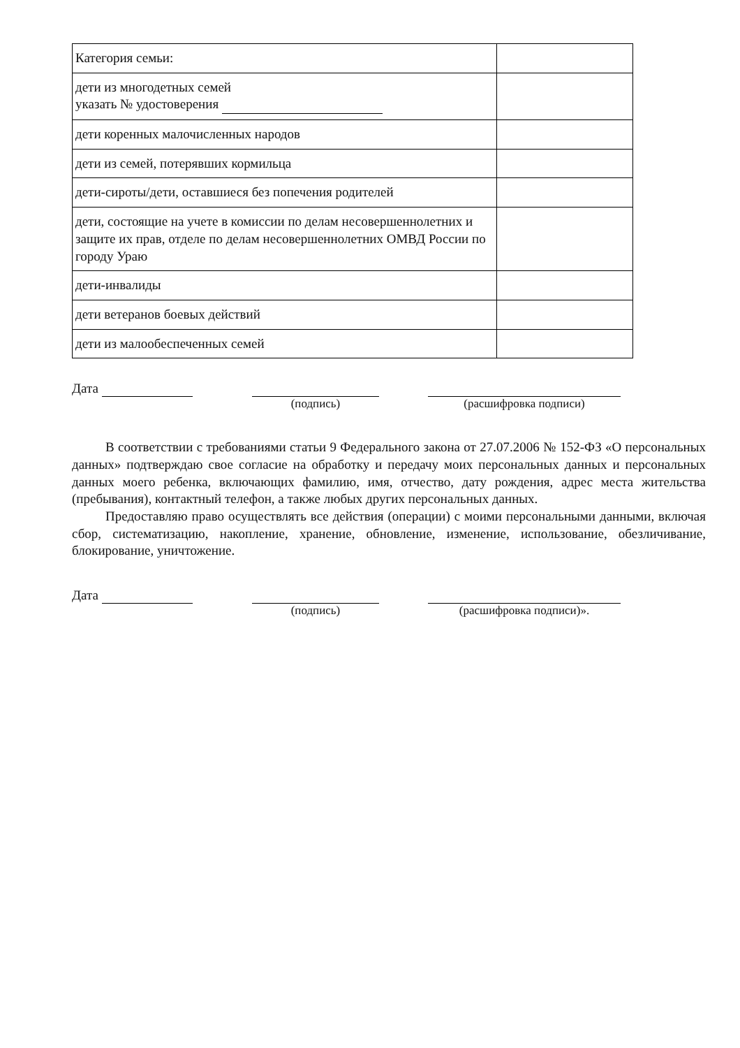| Категория семьи: | |
| дети из многодетных семей указать № удостоверения | |
| дети коренных малочисленных народов | |
| дети из семей, потерявших кормильца | |
| дети-сироты/дети, оставшиеся без попечения родителей | |
| дети, состоящие на учете в комиссии по делам несовершеннолетних и защите их прав, отделе по делам несовершеннолетних ОМВД России по городу Ураю | |
| дети-инвалиды | |
| дети ветеранов боевых действий | |
| дети из малообеспеченных семей | |
Дата (подпись) (расшифровка подписи)
В соответствии с требованиями статьи 9 Федерального закона от 27.07.2006 № 152-ФЗ «О персональных данных» подтверждаю свое согласие на обработку и передачу моих персональных данных и персональных данных моего ребенка, включающих фамилию, имя, отчество, дату рождения, адрес места жительства (пребывания), контактный телефон, а также любых других персональных данных.
Предоставляю право осуществлять все действия (операции) с моими персональными данными, включая сбор, систематизацию, накопление, хранение, обновление, изменение, использование, обезличивание, блокирование, уничтожение.
Дата (подпись) (расшифровка подписи)».